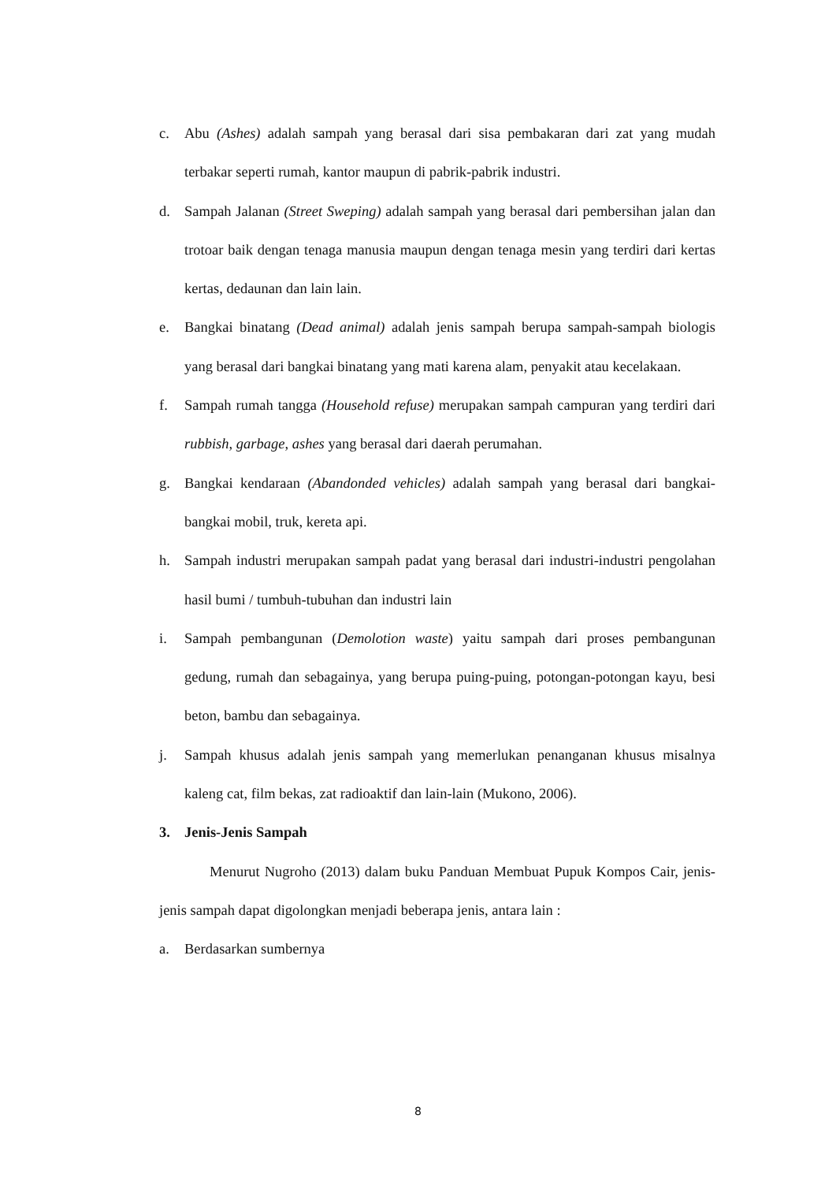c. Abu (Ashes) adalah sampah yang berasal dari sisa pembakaran dari zat yang mudah terbakar seperti rumah, kantor maupun di pabrik-pabrik industri.
d. Sampah Jalanan (Street Sweping) adalah sampah yang berasal dari pembersihan jalan dan trotoar baik dengan tenaga manusia maupun dengan tenaga mesin yang terdiri dari kertas kertas, dedaunan dan lain lain.
e. Bangkai binatang (Dead animal) adalah jenis sampah berupa sampah-sampah biologis yang berasal dari bangkai binatang yang mati karena alam, penyakit atau kecelakaan.
f. Sampah rumah tangga (Household refuse) merupakan sampah campuran yang terdiri dari rubbish, garbage, ashes yang berasal dari daerah perumahan.
g. Bangkai kendaraan (Abandonded vehicles) adalah sampah yang berasal dari bangkai-bangkai mobil, truk, kereta api.
h. Sampah industri merupakan sampah padat yang berasal dari industri-industri pengolahan hasil bumi / tumbuh-tubuhan dan industri lain
i. Sampah pembangunan (Demolotion waste) yaitu sampah dari proses pembangunan gedung, rumah dan sebagainya, yang berupa puing-puing, potongan-potongan kayu, besi beton, bambu dan sebagainya.
j. Sampah khusus adalah jenis sampah yang memerlukan penanganan khusus misalnya kaleng cat, film bekas, zat radioaktif dan lain-lain (Mukono, 2006).
3. Jenis-Jenis Sampah
Menurut Nugroho (2013) dalam buku Panduan Membuat Pupuk Kompos Cair, jenis-jenis sampah dapat digolongkan menjadi beberapa jenis, antara lain :
a. Berdasarkan sumbernya
8